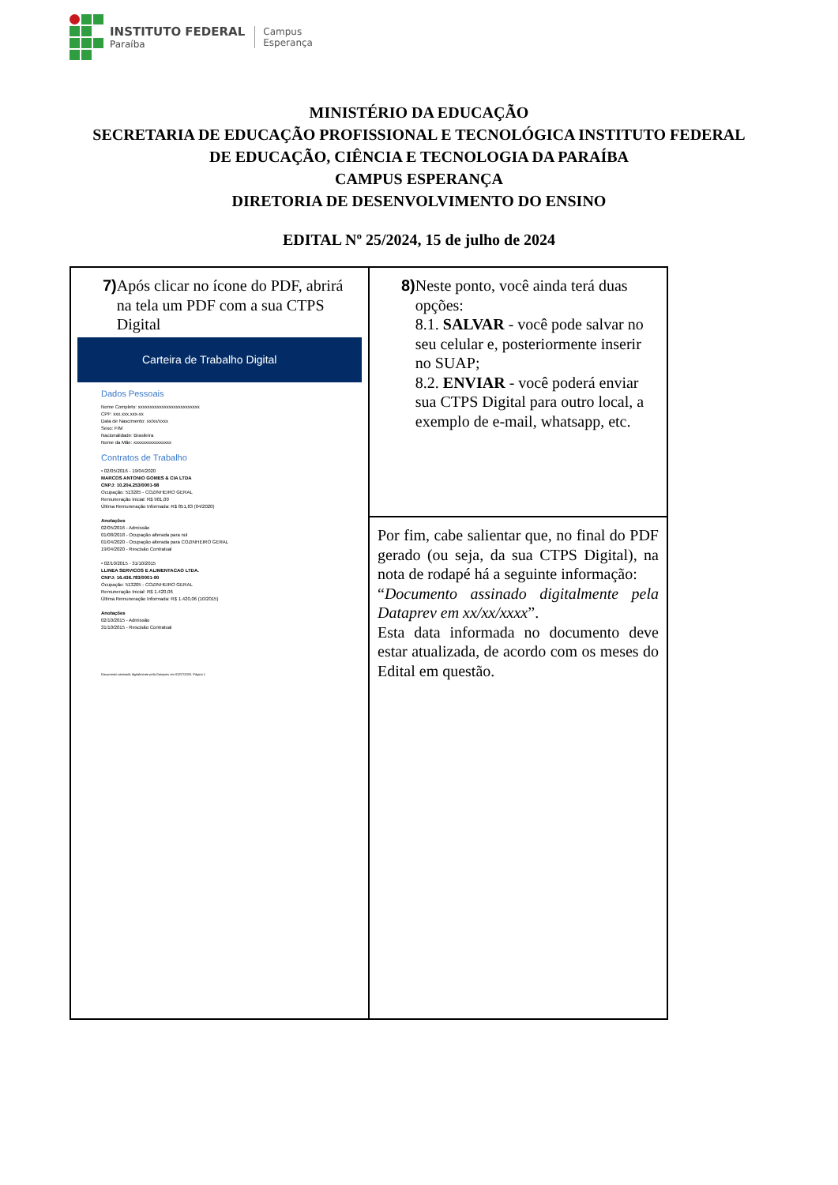INSTITUTO FEDERAL
Paraíba
Campus
Esperança
MINISTÉRIO DA EDUCAÇÃO
SECRETARIA DE EDUCAÇÃO PROFISSIONAL E TECNOLÓGICA INSTITUTO FEDERAL
DE EDUCAÇÃO, CIÊNCIA E TECNOLOGIA DA PARAÍBA
CAMPUS ESPERANÇA
DIRETORIA DE DESENVOLVIMENTO DO ENSINO
EDITAL Nº 25/2024, 15 de julho de 2024
| 7) Após clicar no ícone do PDF, abrirá na tela um PDF com a sua CTPS Digital Carteira de Trabalho Digital Dados Pessoais Nome Completo: xxxxxxxxxxxxxxxxxxxxxxxxxx CPF: xxx.xxx.xxx-xx Data de Nascimento: xx/xx/xxxx Sexo: F/M Nacionalidade: Brasileira Nome da Mãe: xxxxxxxxxxxxxxxx Contratos de Trabalho • 02/05/2016 - 19/04/2020 MARCOS ANTONIO GOMES & CIA LTDA CNPJ: 10.204.253/0001-98 Ocupação: 513205 - COZINHEIRO GERAL Remuneração Inicial: R$ 981,00 Última Remuneração Informada: R$ 851,83 (04/2020) Anotações 02/05/2016 - Admissão 01/08/2018 - Ocupação alterada para nul 01/04/2020 - Ocupação alterada para COZINHEIRO GERAL 19/04/2020 - Rescisão Contratual • 02/10/2015 - 31/10/2015 LLINEA SERVICOS E ALIMENTACAO LTDA. CNPJ: 16.436.783/0001-90 Ocupação: 513205 - COZINHEIRO GERAL Remuneração Inicial: R$ 1.420,06 Última Remuneração Informada: R$ 1.420,06 (10/2015) Anotações 02/10/2015 - Admissão 31/10/2015 - Rescisão Contratual Documento assinado digitalmente pela Dataprev em 02/07/2020. Página 1 | 8) Neste ponto, você ainda terá duas opções: 8.1. SALVAR - você pode salvar no seu celular e, posteriormente inserir no SUAP; 8.2. ENVIAR - você poderá enviar sua CTPS Digital para outro local, a exemplo de e-mail, whatsapp, etc. |
| | Por fim, cabe salientar que, no final do PDF gerado (ou seja, da sua CTPS Digital), na nota de rodapé há a seguinte informação: “ Documento assinado digitalmente pela Dataprev em xx/xx/xxxx ”. Esta data informada no documento deve estar atualizada, de acordo com os meses do Edital em questão. |